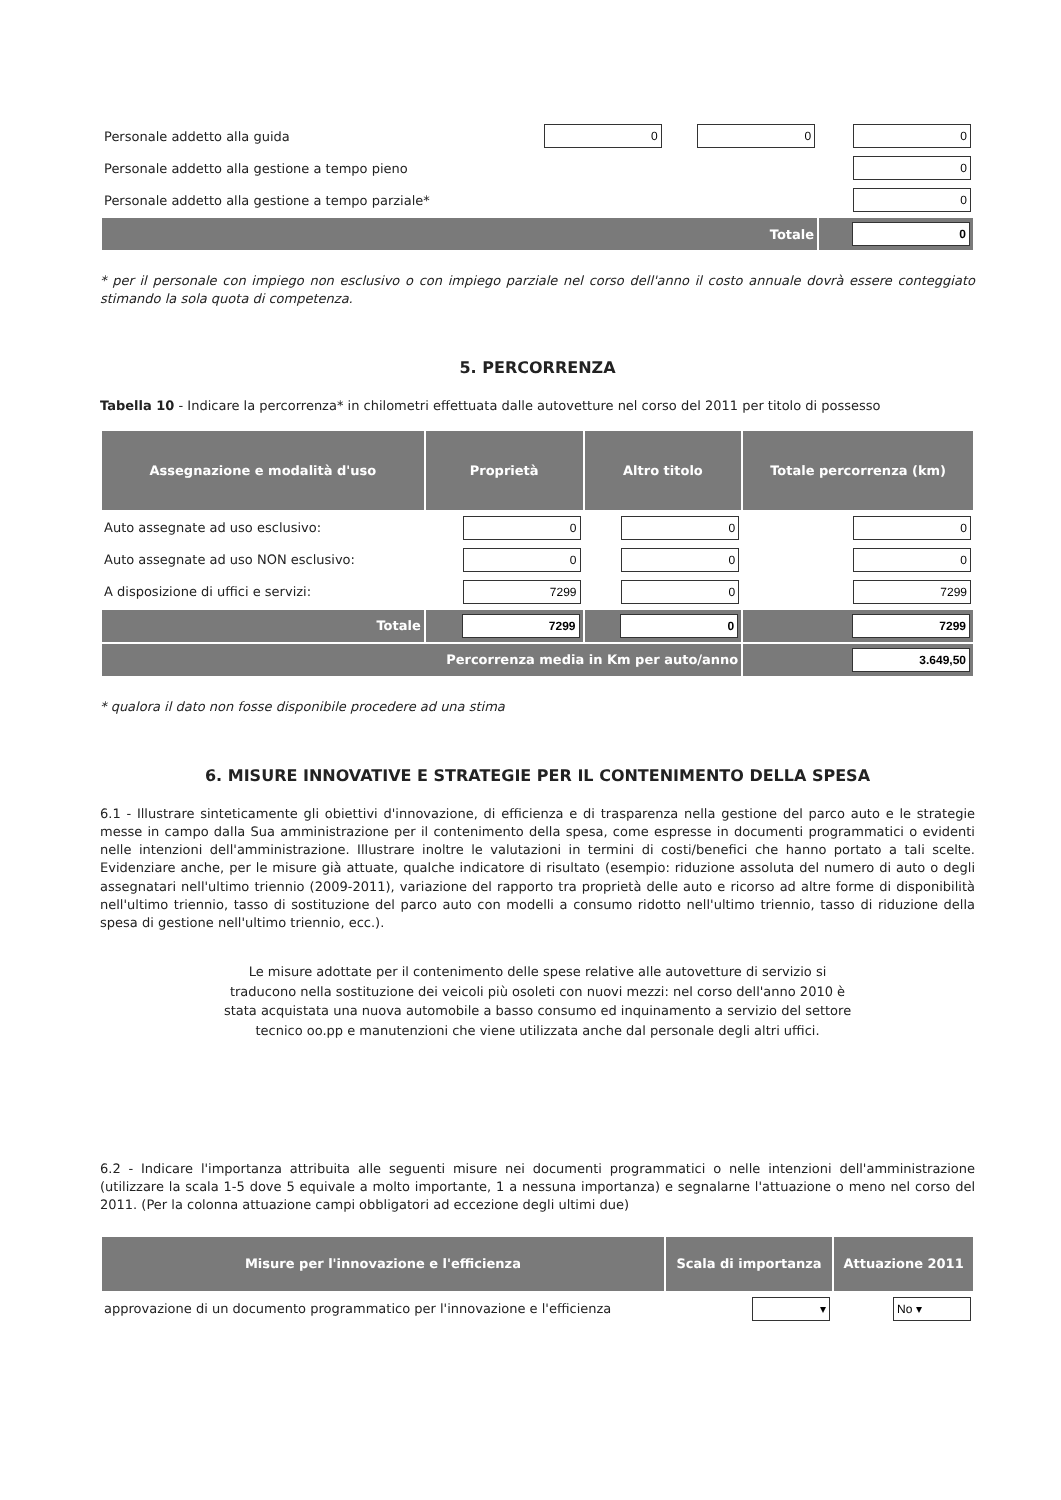| Personale addetto alla guida | 0 | 0 | 0 |
| Personale addetto alla gestione a tempo pieno | | | 0 |
| Personale addetto alla gestione a tempo parziale* | | | 0 |
| Totale | | | 0 |
* per il personale con impiego non esclusivo o con impiego parziale nel corso dell'anno il costo annuale dovrà essere conteggiato stimando la sola quota di competenza.
5. PERCORRENZA
Tabella 10 - Indicare la percorrenza* in chilometri effettuata dalle autovetture nel corso del 2011 per titolo di possesso
| Assegnazione e modalità d'uso | Proprietà | Altro titolo | Totale percorrenza (km) |
| --- | --- | --- | --- |
| Auto assegnate ad uso esclusivo: | 0 | 0 | 0 |
| Auto assegnate ad uso NON esclusivo: | 0 | 0 | 0 |
| A disposizione di uffici e servizi: | 7299 | 0 | 7299 |
| Totale | 7299 | 0 | 7299 |
| Percorrenza media in Km per auto/anno | | | 3.649,50 |
* qualora il dato non fosse disponibile procedere ad una stima
6. MISURE INNOVATIVE E STRATEGIE PER IL CONTENIMENTO DELLA SPESA
6.1 - Illustrare sinteticamente gli obiettivi d'innovazione, di efficienza e di trasparenza nella gestione del parco auto e le strategie messe in campo dalla Sua amministrazione per il contenimento della spesa, come espresse in documenti programmatici o evidenti nelle intenzioni dell'amministrazione. Illustrare inoltre le valutazioni in termini di costi/benefici che hanno portato a tali scelte. Evidenziare anche, per le misure già attuate, qualche indicatore di risultato (esempio: riduzione assoluta del numero di auto o degli assegnatari nell'ultimo triennio (2009-2011), variazione del rapporto tra proprietà delle auto e ricorso ad altre forme di disponibilità nell'ultimo triennio, tasso di sostituzione del parco auto con modelli a consumo ridotto nell'ultimo triennio, tasso di riduzione della spesa di gestione nell'ultimo triennio, ecc.).
Le misure adottate per il contenimento delle spese relative alle autovetture di servizio si traducono nella sostituzione dei veicoli più osoleti con nuovi mezzi: nel corso dell'anno 2010 è stata acquistata una nuova automobile a basso consumo ed inquinamento a servizio del settore tecnico oo.pp e manutenzioni che viene utilizzata anche dal personale degli altri uffici.
6.2 - Indicare l'importanza attribuita alle seguenti misure nei documenti programmatici o nelle intenzioni dell'amministrazione (utilizzare la scala 1-5 dove 5 equivale a molto importante, 1 a nessuna importanza) e segnalarne l'attuazione o meno nel corso del 2011. (Per la colonna attuazione campi obbligatori ad eccezione degli ultimi due)
| Misure per l'innovazione e l'efficienza | Scala di importanza | Attuazione 2011 |
| --- | --- | --- |
| approvazione di un documento programmatico per l'innovazione e l'efficienza | ▾ | No ▾ |